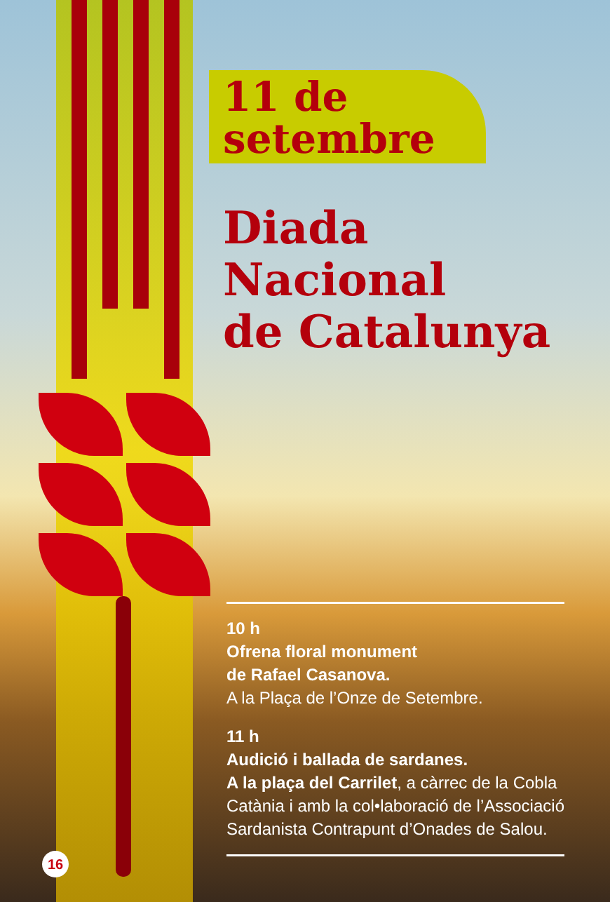11 de
setembre
Diada
Nacional
de Catalunya
10 h
Ofrena floral monument
de Rafael Casanova.
A la Plaça de l’Onze de Setembre.
11 h
Audició i ballada de sardanes.
A la plaça del Carrilet, a càrrec de la Cobla Catània i amb la col•laboració de l’Associació Sardanista Contrapunt d’Onades de Salou.
16